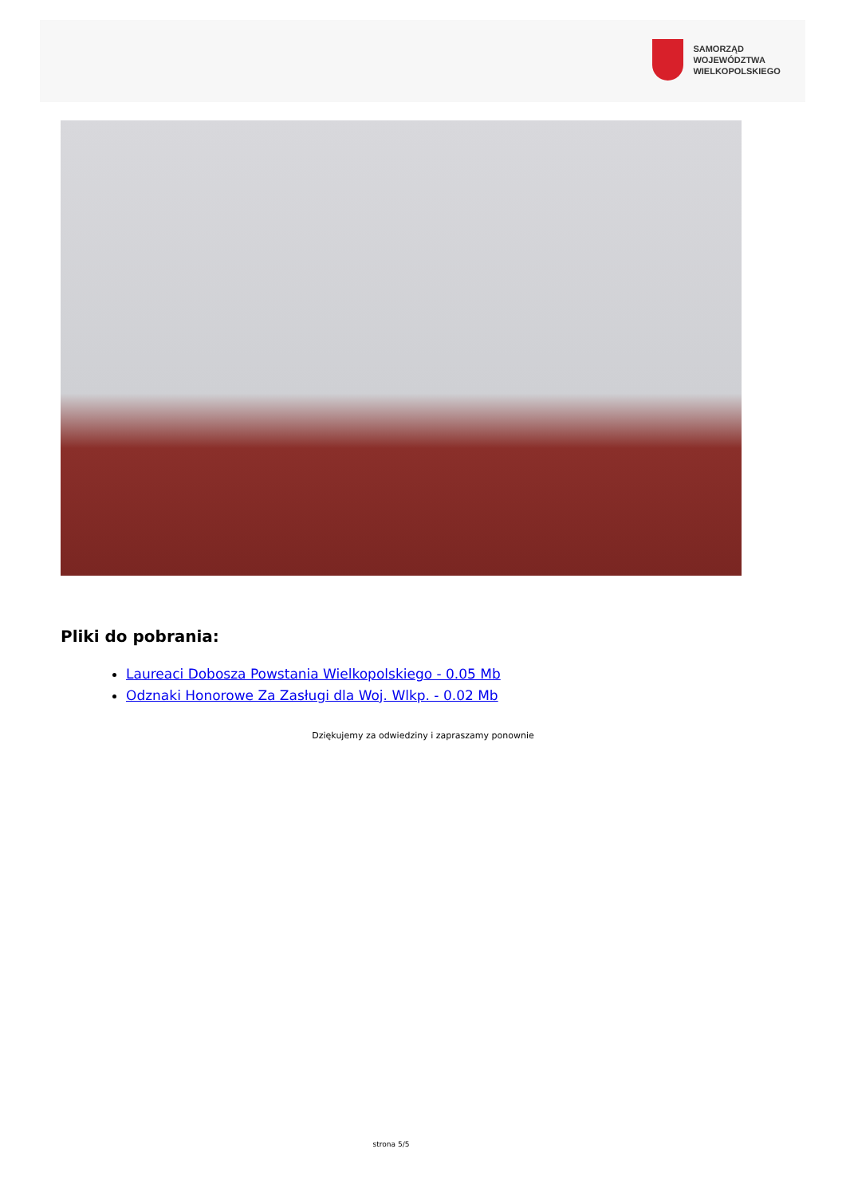SAMORZĄD WOJEWÓDZTWA
WIELKOPOLSKIEGO
Pliki do pobrania:
Laureaci Dobosza Powstania Wielkopolskiego - 0.05 Mb
Odznaki Honorowe Za Zasługi dla Woj. Wlkp. - 0.02 Mb
Dziękujemy za odwiedziny i zapraszamy ponownie
strona 5/5